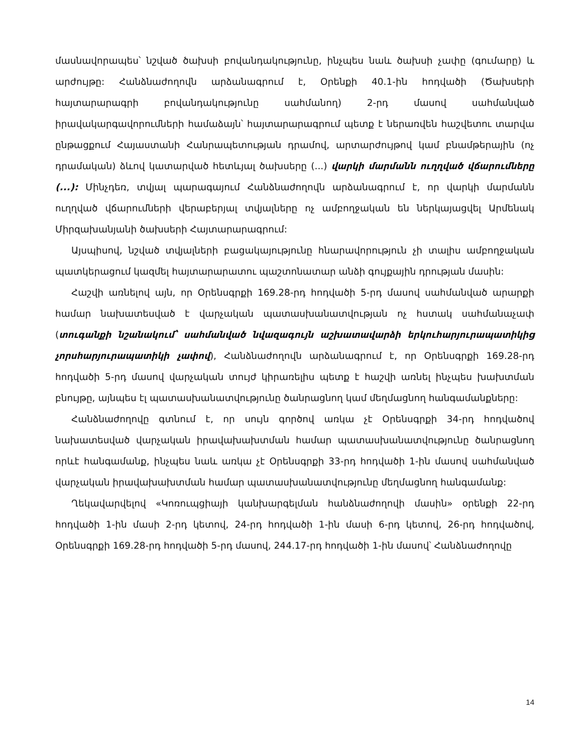մասնավորապես՝ նշված ծախսի բովանդակությունը, ինչպես նաև ծախսի չափը (գումարը) և արժույթը: Հանձնաժողովն արձանագրում է, Օրենքի 40.1-ին հոդվածի (Ծախսերի հայտարարագրի բովանդակությունը սահմանող) 2-րդ մասով սահմանված իրավակարգավորումների համաձայն՝ հայտարարագրում պետք է ներառվեն հաշվետու տարվա ընթացքում Հայաստանի Հանրապետության դրամով, արտարժույթով կամ բնամթերային (ոչ դրամական) ձևով կատարված հետևյալ ծախսերը (...) վարկի մարմանն ուղղված վճարումները (...): Մինչդեռ, տվյալ պարագայում Հանձնաժողովն արձանագրում է, որ վարկի մարմանն ուղղված վճարումների վերաբերյալ տվյալները ոչ ամբողջական են ներկայացվել Արմենակ Միրզախանյանի ծախսերի Հայտարարագրում:
Այսպիսով, նշված տվյալների բացակայությունը հնարավորություն չի տալիս ամբողջական պատկերացում կազմել հայտարարատու պաշտոնատար անձի գույքային դրության մասին:
Հաշվի առնելով այն, որ Օրենսգրքի 169.28-րդ հոդվածի 5-րդ մասով սահմանված արարքի համար նախատեսված է վարչական պատասխանատվության ոչ հստակ սահմանաչափ (տուգանքի նշանակում՝ սահմանված նվազագույն աշխատավարձի երկուհարյուրապատիկից չորսհարյուրապատիկի չափով), Հանձնաժողովն արձանագրում է, որ Օրենսգրքի 169.28-րդ հոդվածի 5-րդ մասով վարչական տույժ կիրառելիս պետք է հաշվի առնել ինչպես խախտման բնույթը, այնպես էլ պատասխանատվությունը ծանրացնող կամ մեղմացնող հանգամանքները:
Հանձնաժողովը գտնում է, որ սույն գործով առկա չէ Օրենսգրքի 34-րդ հոդվածով նախատեսված վարչական իրավախախտման համար պատասխանատվությունը ծանրացնող որևէ հանգամանք, ինչպես նաև առկա չէ Օրենսգրքի 33-րդ հոդվածի 1-ին մասով սահմանված վարչական իրավախախտման համար պատասխանատվությունը մեղմացնող հանգամանք:
Ղեկավարվելով «Կոռուպցիայի կանխարգելման հանձնաժողովի մասին» օրենքի 22-րդ հոդվածի 1-ին մասի 2-րդ կետով, 24-րդ հոդվածի 1-ին մասի 6-րդ կետով, 26-րդ հոդվածով, Օրենսգրքի 169.28-րդ հոդվածի 5-րդ մասով, 244.17-րդ հոդվածի 1-ին մասով՝ Հանձնաժողովը
14